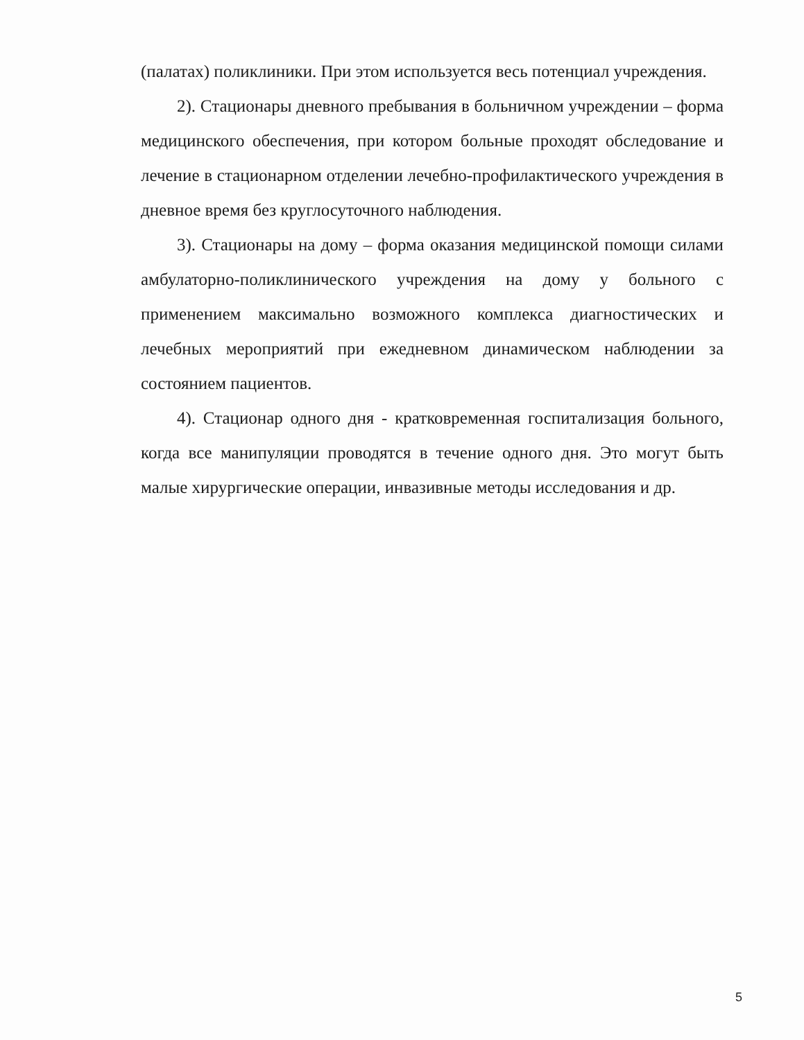(палатах) поликлиники. При этом используется весь потенциал учреждения.
2). Стационары дневного пребывания в больничном учреждении – форма медицинского обеспечения, при котором больные проходят обследование и лечение в стационарном отделении лечебно-профилактического учреждения в дневное время без круглосуточного наблюдения.
3). Стационары на дому – форма оказания медицинской помощи силами амбулаторно-поликлинического учреждения на дому у больного с применением максимально возможного комплекса диагностических и лечебных мероприятий при ежедневном динамическом наблюдении за состоянием пациентов.
4). Стационар одного дня - кратковременная госпитализация больного, когда все манипуляции проводятся в течение одного дня. Это могут быть малые хирургические операции, инвазивные методы исследования и др.
5